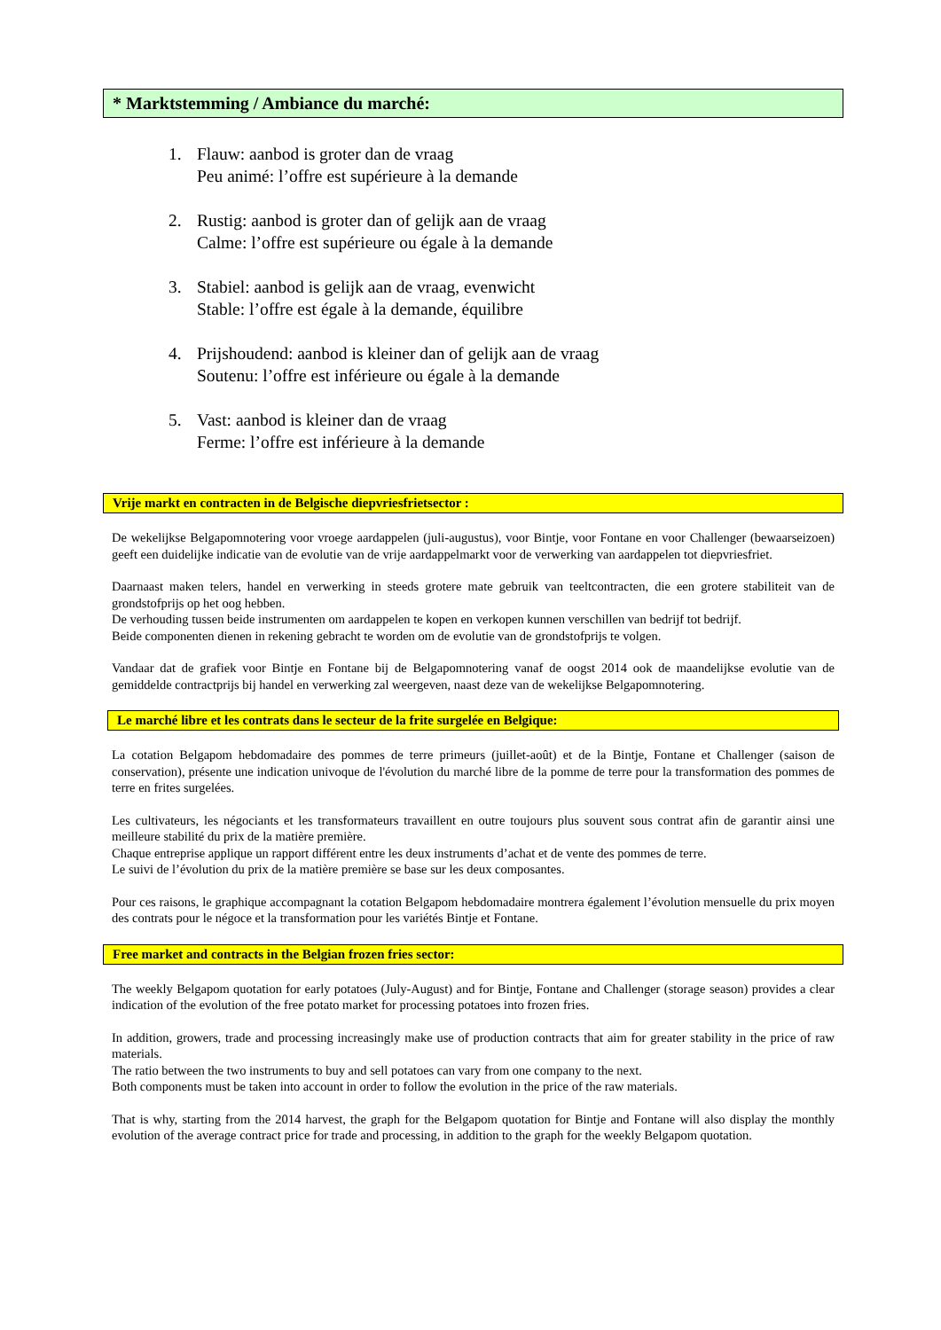* Marktstemming / Ambiance du marché:
1. Flauw: aanbod is groter dan de vraag
Peu animé: l’offre est supérieure à la demande
2. Rustig: aanbod is groter dan of gelijk aan de vraag
Calme: l’offre est supérieure ou égale à la demande
3. Stabiel: aanbod is gelijk aan de vraag, evenwicht
Stable: l’offre est égale à la demande, équilibre
4. Prijshoudend: aanbod is kleiner dan of gelijk aan de vraag
Soutenu: l’offre est inférieure ou égale à la demande
5. Vast: aanbod is kleiner dan de vraag
Ferme: l’offre est inférieure à la demande
Vrije markt en contracten in de Belgische diepvriesfrietsector :
De wekelijkse Belgapomnotering voor vroege aardappelen (juli-augustus), voor Bintje, voor Fontane en voor Challenger (bewaarseizoen) geeft een duidelijke indicatie van de evolutie van de vrije aardappelmarkt voor de verwerking van aardappelen tot diepvriesfriet.
Daarnaast maken telers, handel en verwerking in steeds grotere mate gebruik van teeltcontracten, die een grotere stabiliteit van de grondstofprijs op het oog hebben.
De verhouding tussen beide instrumenten om aardappelen te kopen en verkopen kunnen verschillen van bedrijf tot bedrijf.
Beide componenten dienen in rekening gebracht te worden om de evolutie van de grondstofprijs te volgen.
Vandaar dat de grafiek voor Bintje en Fontane bij de Belgapomnotering vanaf de oogst 2014 ook de maandelijkse evolutie van de gemiddelde contractprijs bij handel en verwerking zal weergeven, naast deze van de wekelijkse Belgapomnotering.
Le marché libre et les contrats dans le secteur de la frite surgelée en Belgique:
La cotation Belgapom hebdomadaire des pommes de terre primeurs (juillet-août) et de la Bintje, Fontane et Challenger (saison de conservation), présente une indication univoque de l'évolution du marché libre de la pomme de terre pour la transformation des pommes de terre en frites surgelées.
Les cultivateurs, les négociants et les transformateurs travaillent en outre toujours plus souvent sous contrat afin de garantir ainsi une meilleure stabilité du prix de la matière première.
Chaque entreprise applique un rapport différent entre les deux instruments d’achat et de vente des pommes de terre.
Le suivi de l’évolution du prix de la matière première se base sur les deux composantes.
Pour ces raisons, le graphique accompagnant la cotation Belgapom hebdomadaire montrera également l’évolution mensuelle du prix moyen des contrats pour le négoce et la transformation pour les variétés Bintje et Fontane.
Free market and contracts in the Belgian frozen fries sector:
The weekly Belgapom quotation for early potatoes (July-August) and for Bintje, Fontane and Challenger (storage season) provides a clear indication of the evolution of the free potato market for processing potatoes into frozen fries.
In addition, growers, trade and processing increasingly make use of production contracts that aim for greater stability in the price of raw materials.
The ratio between the two instruments to buy and sell potatoes can vary from one company to the next.
Both components must be taken into account in order to follow the evolution in the price of the raw materials.
That is why, starting from the 2014 harvest, the graph for the Belgapom quotation for Bintje and Fontane will also display the monthly evolution of the average contract price for trade and processing, in addition to the graph for the weekly Belgapom quotation.